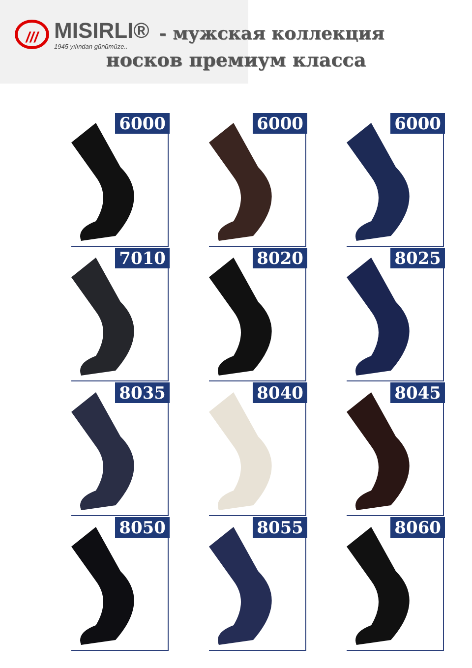///
MISIRLI®
1945 yılından günümüze..
- мужская коллекция
носков премиум класса
6000
6000
6000
7010
8020
8025
8035
8040
8045
8050
8055
8060